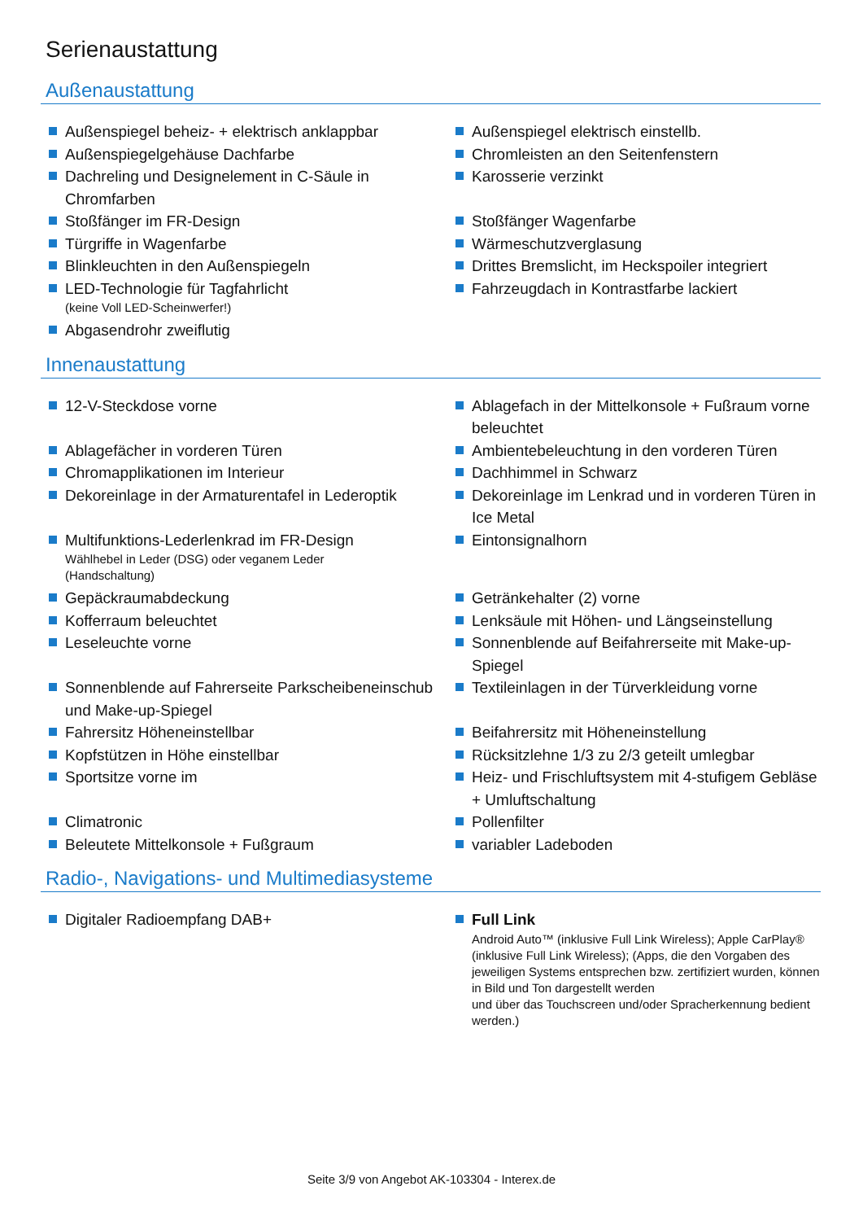Serienaustattung
Außenaustattung
Außenspiegel beheiz- + elektrisch anklappbar
Außenspiegel elektrisch einstellb.
Außenspiegelgehäuse Dachfarbe
Chromleisten an den Seitenfenstern
Dachreling und Designelement in C-Säule in Chromfarben
Karosserie verzinkt
Stoßfänger im FR-Design
Stoßfänger Wagenfarbe
Türgriffe in Wagenfarbe
Wärmeschutzverglasung
Blinkleuchten in den Außenspiegeln
Drittes Bremslicht, im Heckspoiler integriert
LED-Technologie für Tagfahrlicht
(keine Voll LED-Scheinwerfer!)
Fahrzeugdach in Kontrastfarbe lackiert
Abgasendrohr zweiflutig
Innenaustattung
12-V-Steckdose vorne
Ablagefach in der Mittelkonsole + Fußraum vorne beleuchtet
Ablagefächer in vorderen Türen
Ambientebeleuchtung in den vorderen Türen
Chromapplikationen im Interieur
Dachhimmel in Schwarz
Dekoreinlage in der Armaturentafel in Lederoptik
Dekoreinlage im Lenkrad und in vorderen Türen in Ice Metal
Multifunktions-Lederlenkrad im FR-Design
Wählhebel in Leder (DSG) oder veganem Leder
(Handschaltung)
Eintonsignalhorn
Gepäckraumabdeckung
Getränkehalter (2) vorne
Kofferraum beleuchtet
Lenksäule mit Höhen- und Längseinstellung
Leseleuchte vorne
Sonnenblende auf Beifahrerseite mit Make-up-Spiegel
Sonnenblende auf Fahrerseite Parkscheibeneinschub und Make-up-Spiegel
Textileinlagen in der Türverkleidung vorne
Fahrersitz Höheneinstellbar
Beifahrersitz mit Höheneinstellung
Kopfstützen in Höhe einstellbar
Rücksitzlehne 1/3 zu 2/3 geteilt umlegbar
Sportsitze vorne im
Heiz- und Frischluftsystem mit 4-stufigem Gebläse + Umluftschaltung
Climatronic
Pollenfilter
Beleutete Mittelkonsole + Fußgraum
variabler Ladeboden
Radio-, Navigations- und Multimediasysteme
Digitaler Radioempfang DAB+
Full Link
Android Auto™ (inklusive Full Link Wireless); Apple CarPlay® (inklusive Full Link Wireless); (Apps, die den Vorgaben des jeweiligen Systems entsprechen bzw. zertifiziert wurden, können in Bild und Ton dargestellt werden
und über das Touchscreen und/oder Spracherkennung bedient werden.)
Seite 3/9 von Angebot AK-103304 - Interex.de